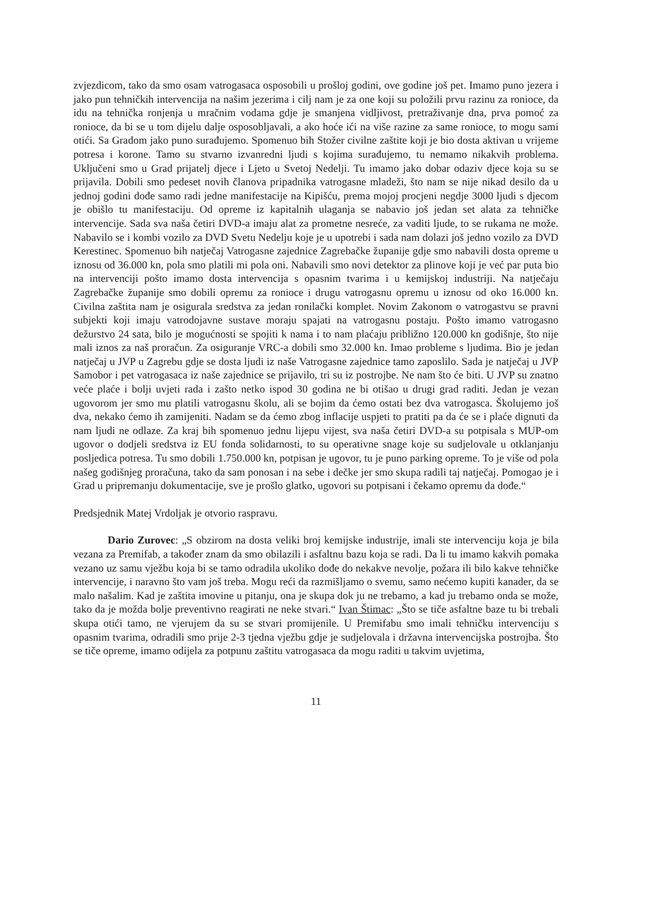zvjezdicom, tako da smo osam vatrogasaca osposobili u prošloj godini, ove godine još pet. Imamo puno jezera i jako pun tehničkih intervencija na našim jezerima i cilj nam je za one koji su položili prvu razinu za ronioce, da idu na tehnička ronjenja u mračnim vodama gdje je smanjena vidljivost, pretraživanje dna, prva pomoć za ronioce, da bi se u tom dijelu dalje osposobljavali, a ako hoće ići na više razine za same ronioce, to mogu sami otići. Sa Gradom jako puno surađujemo. Spomenuo bih Stožer civilne zaštite koji je bio dosta aktivan u vrijeme potresa i korone. Tamo su stvarno izvanredni ljudi s kojima surađujemo, tu nemamo nikakvih problema. Uključeni smo u Grad prijatelj djece i Ljeto u Svetoj Nedelji. Tu imamo jako dobar odaziv djece koja su se prijavila. Dobili smo pedeset novih članova pripadnika vatrogasne mladeži, što nam se nije nikad desilo da u jednoj godini dođe samo radi jedne manifestacije na Kipišću, prema mojoj procjeni negdje 3000 ljudi s djecom je obišlo tu manifestaciju. Od opreme iz kapitalnih ulaganja se nabavio još jedan set alata za tehničke intervencije. Sada sva naša četiri DVD-a imaju alat za prometne nesreće, za vaditi ljude, to se rukama ne može. Nabavilo se i kombi vozilo za DVD Svetu Nedelju koje je u upotrebi i sada nam dolazi još jedno vozilo za DVD Kerestinec. Spomenuo bih natječaj Vatrogasne zajednice Zagrebačke županije gdje smo nabavili dosta opreme u iznosu od 36.000 kn, pola smo platili mi pola oni. Nabavili smo novi detektor za plinove koji je već par puta bio na intervenciji pošto imamo dosta intervencija s opasnim tvarima i u kemijskoj industriji. Na natječaju Zagrebačke županije smo dobili opremu za ronioce i drugu vatrogasnu opremu u iznosu od oko 16.000 kn. Civilna zaštita nam je osigurala sredstva za jedan ronilački komplet. Novim Zakonom o vatrogastvu se pravni subjekti koji imaju vatrodojavne sustave moraju spajati na vatrogasnu postaju. Pošto imamo vatrogasno dežurstvo 24 sata, bilo je mogućnosti se spojiti k nama i to nam plaćaju približno 120.000 kn godišnje, što nije mali iznos za naš proračun. Za osiguranje VRC-a dobili smo 32.000 kn. Imao probleme s ljudima. Bio je jedan natječaj u JVP u Zagrebu gdje se dosta ljudi iz naše Vatrogasne zajednice tamo zaposlilo. Sada je natječaj u JVP Samobor i pet vatrogasaca iz naše zajednice se prijavilo, tri su iz postrojbe. Ne nam što će biti. U JVP su znatno veće plaće i bolji uvjeti rada i zašto netko ispod 30 godina ne bi otišao u drugi grad raditi. Jedan je vezan ugovorom jer smo mu platili vatrogasnu školu, ali se bojim da ćemo ostati bez dva vatrogasca. Školujemo još dva, nekako ćemo ih zamijeniti. Nadam se da ćemo zbog inflacije uspjeti to pratiti pa da će se i plaće dignuti da nam ljudi ne odlaze. Za kraj bih spomenuo jednu lijepu vijest, sva naša četiri DVD-a su potpisala s MUP-om ugovor o dodjeli sredstva iz EU fonda solidarnosti, to su operativne snage koje su sudjelovale u otklanjanju posljedica potresa. Tu smo dobili 1.750.000 kn, potpisan je ugovor, tu je puno parking opreme. To je više od pola našeg godišnjeg proračuna, tako da sam ponosan i na sebe i dečke jer smo skupa radili taj natječaj. Pomogao je i Grad u pripremanju dokumentacije, sve je prošlo glatko, ugovori su potpisani i čekamo opremu da dođe.“
Predsjednik Matej Vrdoljak je otvorio raspravu.
Dario Zurovec: „S obzirom na dosta veliki broj kemijske industrije, imali ste intervenciju koja je bila vezana za Premifab, a također znam da smo obilazili i asfaltnu bazu koja se radi. Da li tu imamo kakvih pomaka vezano uz samu vježbu koja bi se tamo odradila ukoliko dođe do nekakve nevolje, požara ili bilo kakve tehničke intervencije, i naravno što vam još treba. Mogu reći da razmišljamo o svemu, samo nećemo kupiti kanader, da se malo našalim. Kad je zaštita imovine u pitanju, ona je skupa dok ju ne trebamo, a kad ju trebamo onda se može, tako da je možda bolje preventivno reagirati ne neke stvari.“ Ivan Štimac: „Što se tiče asfaltne baze tu bi trebali skupa otići tamo, ne vjerujem da su se stvari promijenile. U Premifabu smo imali tehničku intervenciju s opasnim tvarima, odradili smo prije 2-3 tjedna vježbu gdje je sudjelovala i državna intervencijska postrojba. Što se tiče opreme, imamo odijela za potpunu zaštitu vatrogasaca da mogu raditi u takvim uvjetima,
11